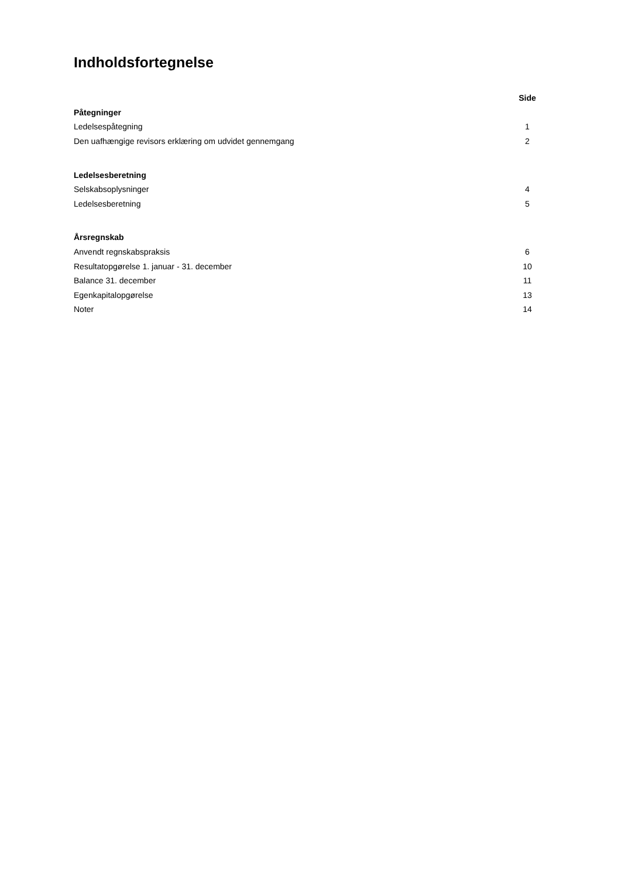Indholdsfortegnelse
| | Side |
| --- | --- |
| Påtegninger | |
| Ledelsespåtegning | 1 |
| Den uafhængige revisors erklæring om udvidet gennemgang | 2 |
| Ledelsesberetning | |
| Selskabsoplysninger | 4 |
| Ledelsesberetning | 5 |
| Årsregnskab | |
| Anvendt regnskabspraksis | 6 |
| Resultatopgørelse 1. januar - 31. december | 10 |
| Balance 31. december | 11 |
| Egenkapitalopgørelse | 13 |
| Noter | 14 |